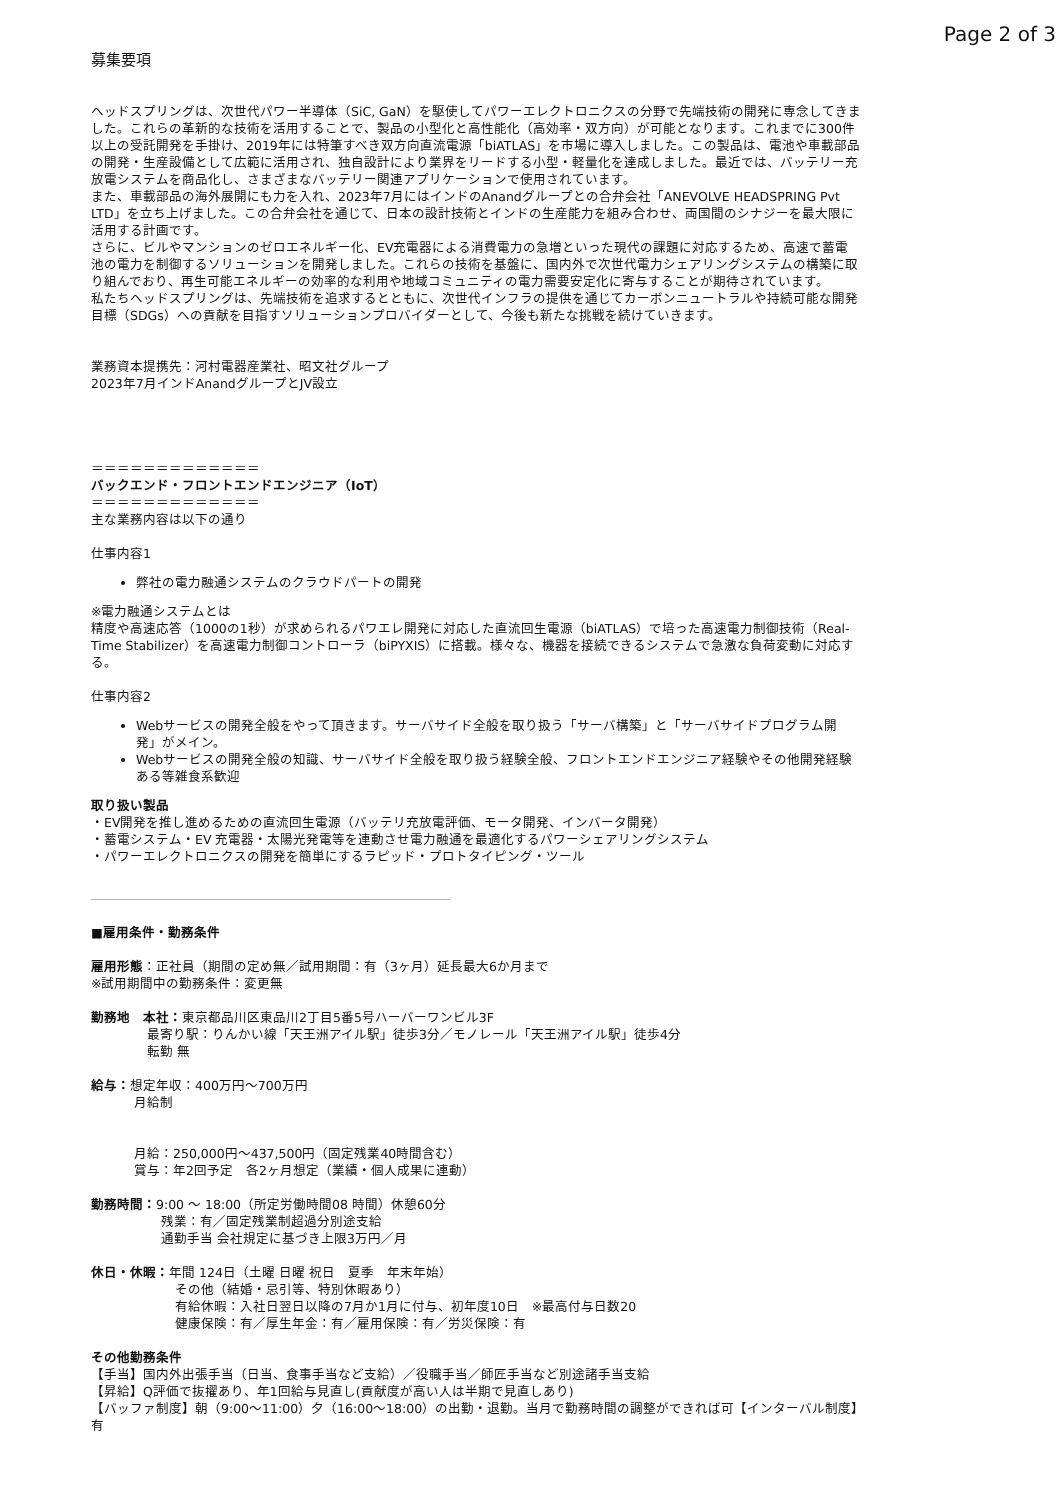Page 2 of 3
募集要項
ヘッドスプリングは、次世代パワー半導体（SiC, GaN）を駆使してパワーエレクトロニクスの分野で先端技術の開発に専念してきました。これらの革新的な技術を活用することで、製品の小型化と高性能化（高効率・双方向）が可能となります。これまでに300件以上の受託開発を手掛け、2019年には特筆すべき双方向直流電源「biATLAS」を市場に導入しました。この製品は、電池や車載部品の開発・生産設備として広範に活用され、独自設計により業界をリードする小型・軽量化を達成しました。最近では、バッテリー充放電システムを商品化し、さまざまなバッテリー関連アプリケーションで使用されています。
また、車載部品の海外展開にも力を入れ、2023年7月にはインドのAnandグループとの合弁会社「ANEVOLVE HEADSPRING Pvt LTD」を立ち上げました。この合弁会社を通じて、日本の設計技術とインドの生産能力を組み合わせ、両国間のシナジーを最大限に活用する計画です。
さらに、ビルやマンションのゼロエネルギー化、EV充電器による消費電力の急増といった現代の課題に対応するため、高速で蓄電池の電力を制御するソリューションを開発しました。これらの技術を基盤に、国内外で次世代電力シェアリングシステムの構築に取り組んでおり、再生可能エネルギーの効率的な利用や地域コミュニティの電力需要安定化に寄与することが期待されています。
私たちヘッドスプリングは、先端技術を追求するとともに、次世代インフラの提供を通じてカーボンニュートラルや持続可能な開発目標（SDGs）への貢献を目指すソリューションプロバイダーとして、今後も新たな挑戦を続けていきます。
業務資本提携先：河村電器産業社、昭文社グループ
2023年7月インドAnandグループとJV設立
＝＝＝＝＝＝＝＝＝＝＝＝＝
バックエンド・フロントエンドエンジニア（IoT）
＝＝＝＝＝＝＝＝＝＝＝＝＝
主な業務内容は以下の通り
仕事内容1
弊社の電力融通システムのクラウドパートの開発
※電力融通システムとは
精度や高速応答（1000の1秒）が求められるパワエレ開発に対応した直流回生電源（biATLAS）で培った高速電力制御技術（Real-Time Stabilizer）を高速電力制御コントローラ（biPYXIS）に搭載。様々な、機器を接続できるシステムで急激な負荷変動に対応する。
仕事内容2
Webサービスの開発全般をやって頂きます。サーバサイド全般を取り扱う「サーバ構築」と「サーバサイドプログラム開発」がメイン。
Webサービスの開発全般の知識、サーバサイド全般を取り扱う経験全般、フロントエンドエンジニア経験やその他開発経験ある等雑食系歓迎
取り扱い製品
・EV開発を推し進めるための直流回生電源（バッテリ充放電評価、モータ開発、インバータ開発）
・蓄電システム・EV 充電器・太陽光発電等を連動させ電力融通を最適化するパワーシェアリングシステム
・パワーエレクトロニクスの開発を簡単にするラピッド・プロトタイピング・ツール
■雇用条件・勤務条件
雇用形態：正社員（期間の定め無／試用期間：有（3ヶ月）延長最大6か月まで
※試用期間中の勤務条件：変更無
勤務地　本社：東京都品川区東品川2丁目5番5号ハーバーワンビル3F
最寄り駅：りんかい線「天王洲アイル駅」徒歩3分／モノレール「天王洲アイル駅」徒歩4分
転勤 無
給与：想定年収：400万円〜700万円
月給制
月給：250,000円〜437,500円（固定残業40時間含む）
賞与：年2回予定　各2ヶ月想定（業績・個人成果に連動）
勤務時間：9:00 〜 18:00（所定労働時間08 時間）休憩60分
残業：有／固定残業制超過分別途支給
通勤手当 会社規定に基づき上限3万円／月
休日・休暇：年間 124日（土曜 日曜 祝日　夏季　年末年始）
その他（結婚・忌引等、特別休暇あり）
有給休暇：入社日翌日以降の7月か1月に付与、初年度10日　※最高付与日数20
健康保険：有／厚生年金：有／雇用保険：有／労災保険：有
その他勤務条件
【手当】国内外出張手当（日当、食事手当など支給）／役職手当／師匠手当など別途諸手当支給
【昇給】Q評価で抜擢あり、年1回給与見直し(貢献度が高い人は半期で見直しあり)
【バッファ制度】朝（9:00〜11:00）夕（16:00〜18:00）の出勤・退勤。当月で勤務時間の調整ができれば可【インターバル制度】有